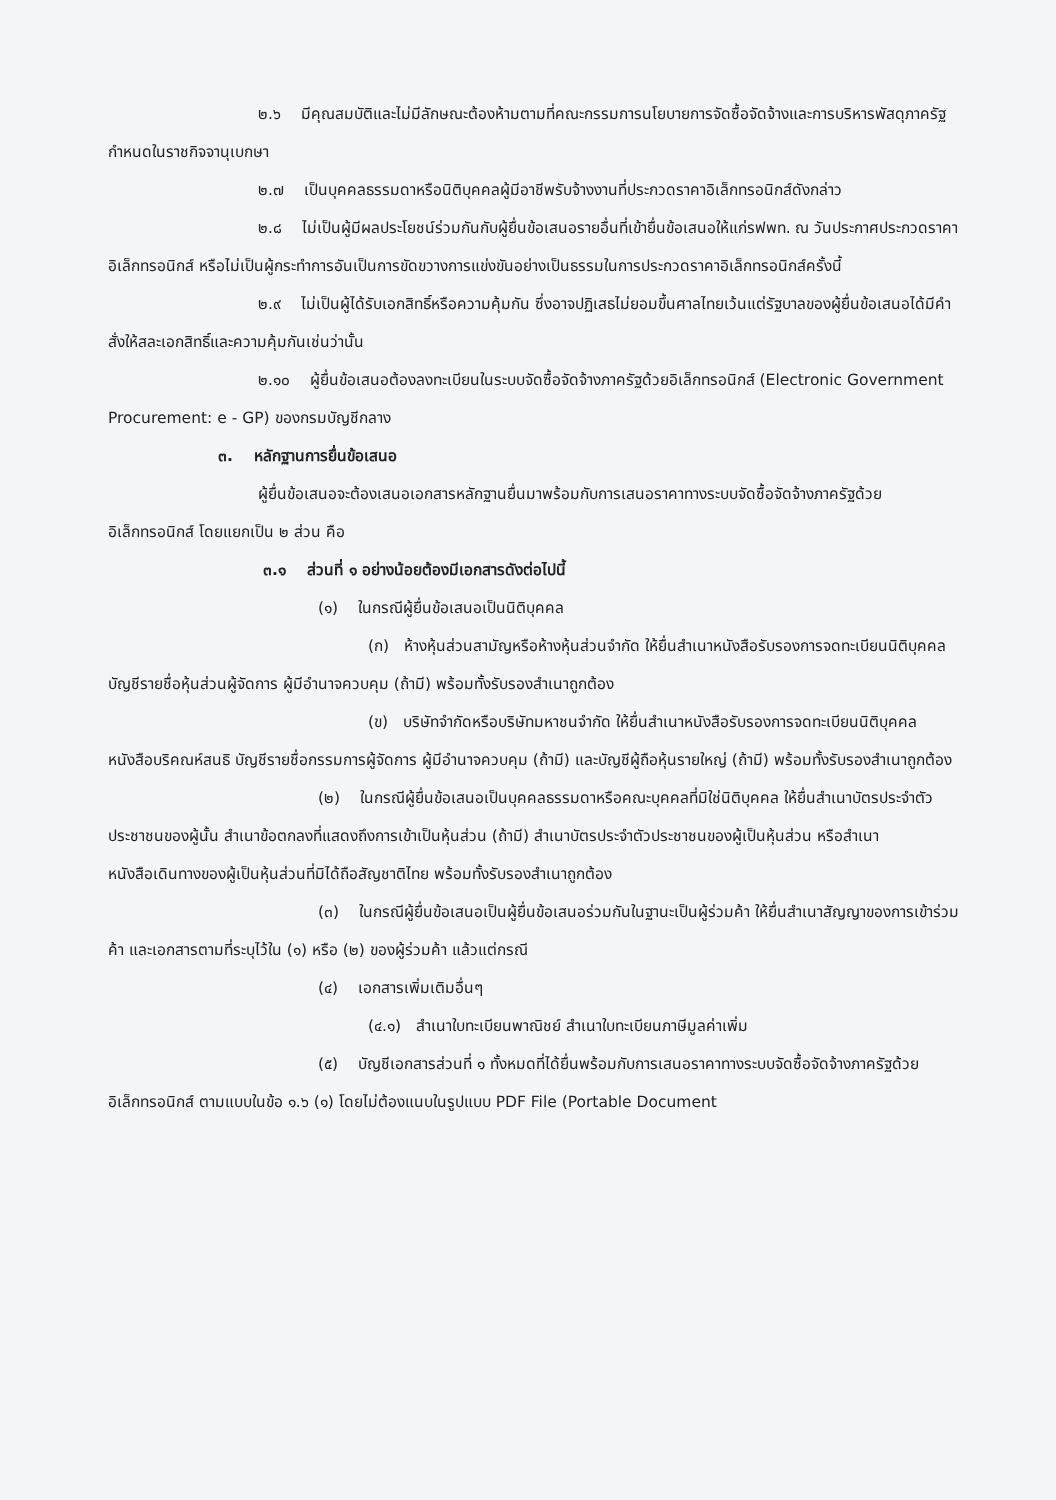๒.๖ มีคุณสมบัติและไม่มีลักษณะต้องห้ามตามที่คณะกรรมการนโยบายการจัดซื้อจัดจ้างและการบริหารพัสดุภาครัฐกำหนดในราชกิจจานุเบกษา
๒.๗ เป็นบุคคลธรรมดาหรือนิติบุคคลผู้มีอาชีพรับจ้างงานที่ประกวดราคาอิเล็กทรอนิกส์ดังกล่าว
๒.๘ ไม่เป็นผู้มีผลประโยชน์ร่วมกันกับผู้ยื่นข้อเสนอรายอื่นที่เข้ายื่นข้อเสนอให้แก่รฟพท. ณ วันประกาศประกวดราคาอิเล็กทรอนิกส์ หรือไม่เป็นผู้กระทำการอันเป็นการขัดขวางการแข่งขันอย่างเป็นธรรมในการประกวดราคาอิเล็กทรอนิกส์ครั้งนี้
๒.๙ ไม่เป็นผู้ได้รับเอกสิทธิ์หรือความคุ้มกัน ซึ่งอาจปฏิเสธไม่ยอมขึ้นศาลไทยเว้นแต่รัฐบาลของผู้ยื่นข้อเสนอได้มีคำสั่งให้สละเอกสิทธิ์และความคุ้มกันเช่นว่านั้น
๒.๑๐ ผู้ยื่นข้อเสนอต้องลงทะเบียนในระบบจัดซื้อจัดจ้างภาครัฐด้วยอิเล็กทรอนิกส์ (Electronic Government Procurement: e - GP) ของกรมบัญชีกลาง
๓. หลักฐานการยื่นข้อเสนอ
ผู้ยื่นข้อเสนอจะต้องเสนอเอกสารหลักฐานยื่นมาพร้อมกับการเสนอราคาทางระบบจัดซื้อจัดจ้างภาครัฐด้วยอิเล็กทรอนิกส์ โดยแยกเป็น ๒ ส่วน คือ
๓.๑ ส่วนที่ ๑ อย่างน้อยต้องมีเอกสารดังต่อไปนี้
(๑) ในกรณีผู้ยื่นข้อเสนอเป็นนิติบุคคล
(ก) ห้างหุ้นส่วนสามัญหรือห้างหุ้นส่วนจำกัด ให้ยื่นสำเนาหนังสือรับรองการจดทะเบียนนิติบุคคล บัญชีรายชื่อหุ้นส่วนผู้จัดการ ผู้มีอำนาจควบคุม (ถ้ามี) พร้อมทั้งรับรองสำเนาถูกต้อง
(ข) บริษัทจำกัดหรือบริษัทมหาชนจำกัด ให้ยื่นสำเนาหนังสือรับรองการจดทะเบียนนิติบุคคล หนังสือบริคณห์สนธิ บัญชีรายชื่อกรรมการผู้จัดการ ผู้มีอำนาจควบคุม (ถ้ามี) และบัญชีผู้ถือหุ้นรายใหญ่ (ถ้ามี) พร้อมทั้งรับรองสำเนาถูกต้อง
(๒) ในกรณีผู้ยื่นข้อเสนอเป็นบุคคลธรรมดาหรือคณะบุคคลที่มิใช่นิติบุคคล ให้ยื่นสำเนาบัตรประจำตัวประชาชนของผู้นั้น สำเนาข้อตกลงที่แสดงถึงการเข้าเป็นหุ้นส่วน (ถ้ามี) สำเนาบัตรประจำตัวประชาชนของผู้เป็นหุ้นส่วน หรือสำเนาหนังสือเดินทางของผู้เป็นหุ้นส่วนที่มิได้ถือสัญชาติไทย พร้อมทั้งรับรองสำเนาถูกต้อง
(๓) ในกรณีผู้ยื่นข้อเสนอเป็นผู้ยื่นข้อเสนอร่วมกันในฐานะเป็นผู้ร่วมค้า ให้ยื่นสำเนาสัญญาของการเข้าร่วมค้า และเอกสารตามที่ระบุไว้ใน (๑) หรือ (๒) ของผู้ร่วมค้า แล้วแต่กรณี
(๔) เอกสารเพิ่มเติมอื่นๆ
(๔.๑) สำเนาใบทะเบียนพาณิชย์ สำเนาใบทะเบียนภาษีมูลค่าเพิ่ม
(๕) บัญชีเอกสารส่วนที่ ๑ ทั้งหมดที่ได้ยื่นพร้อมกับการเสนอราคาทางระบบจัดซื้อจัดจ้างภาครัฐด้วยอิเล็กทรอนิกส์ ตามแบบในข้อ ๑.๖ (๑) โดยไม่ต้องแนบในรูปแบบ PDF File (Portable Document